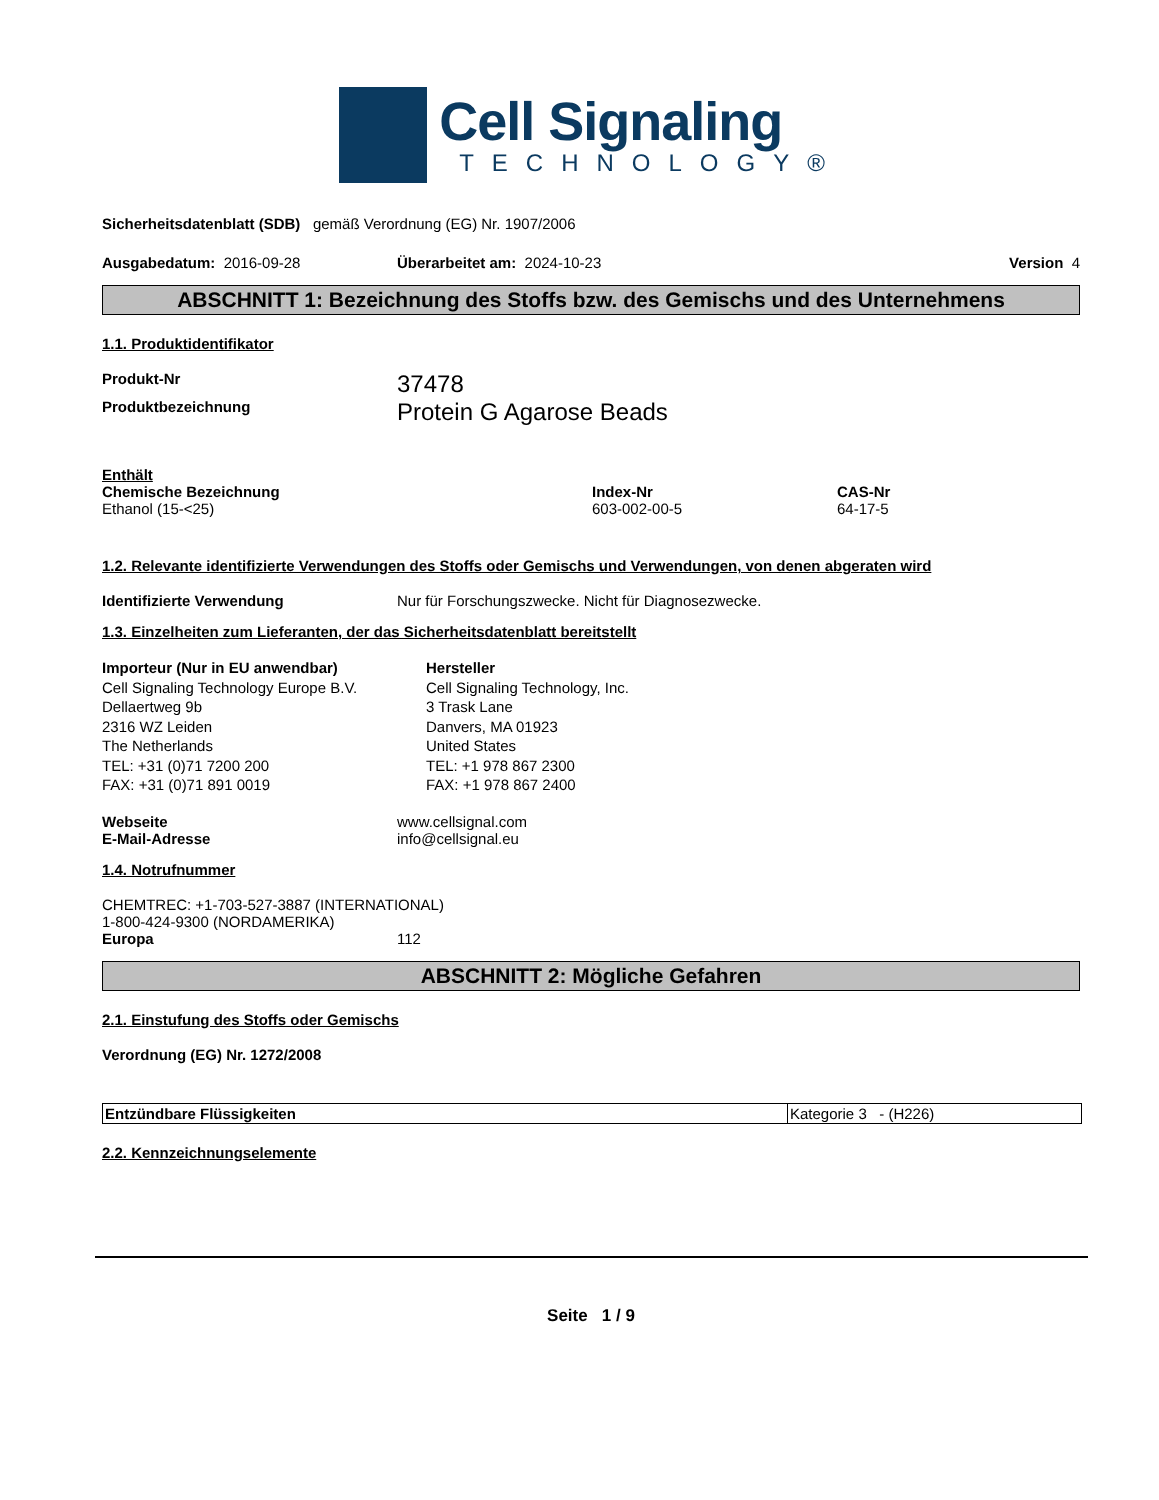Cell Signaling
TECHNOLOGY®
Sicherheitsdatenblatt (SDB) gemäß Verordnung (EG) Nr. 1907/2006
Ausgabedatum: 2016-09-28 Überarbeitet am: 2024-10-23 Version 4
ABSCHNITT 1: Bezeichnung des Stoffs bzw. des Gemischs und des Unternehmens
1.1. Produktidentifikator
Produkt-Nr
37478
Produktbezeichnung
Protein G Agarose Beads
Enthält
Chemische Bezeichnung
Ethanol (15-<25)
Index-Nr
603-002-00-5
CAS-Nr
64-17-5
1.2. Relevante identifizierte Verwendungen des Stoffs oder Gemischs und Verwendungen, von denen abgeraten wird
Identifizierte Verwendung Nur für Forschungszwecke. Nicht für Diagnosezwecke.
1.3. Einzelheiten zum Lieferanten, der das Sicherheitsdatenblatt bereitstellt
Importeur (Nur in EU anwendbar)
Cell Signaling Technology Europe B.V.
Dellaertweg 9b
2316 WZ Leiden
The Netherlands
TEL: +31 (0)71 7200 200
FAX: +31 (0)71 891 0019
Hersteller
Cell Signaling Technology, Inc.
3 Trask Lane
Danvers, MA 01923
United States
TEL: +1 978 867 2300
FAX: +1 978 867 2400
Webseite
E-Mail-Adresse
www.cellsignal.com
info@cellsignal.eu
1.4. Notrufnummer
CHEMTREC: +1-703-527-3887 (INTERNATIONAL)
1-800-424-9300 (NORDAMERIKA)
Europa 112
ABSCHNITT 2: Mögliche Gefahren
2.1. Einstufung des Stoffs oder Gemischs
Verordnung (EG) Nr. 1272/2008
| Entzündbare Flüssigkeiten | Kategorie 3 - (H226) |
2.2. Kennzeichnungselemente
Seite 1 / 9